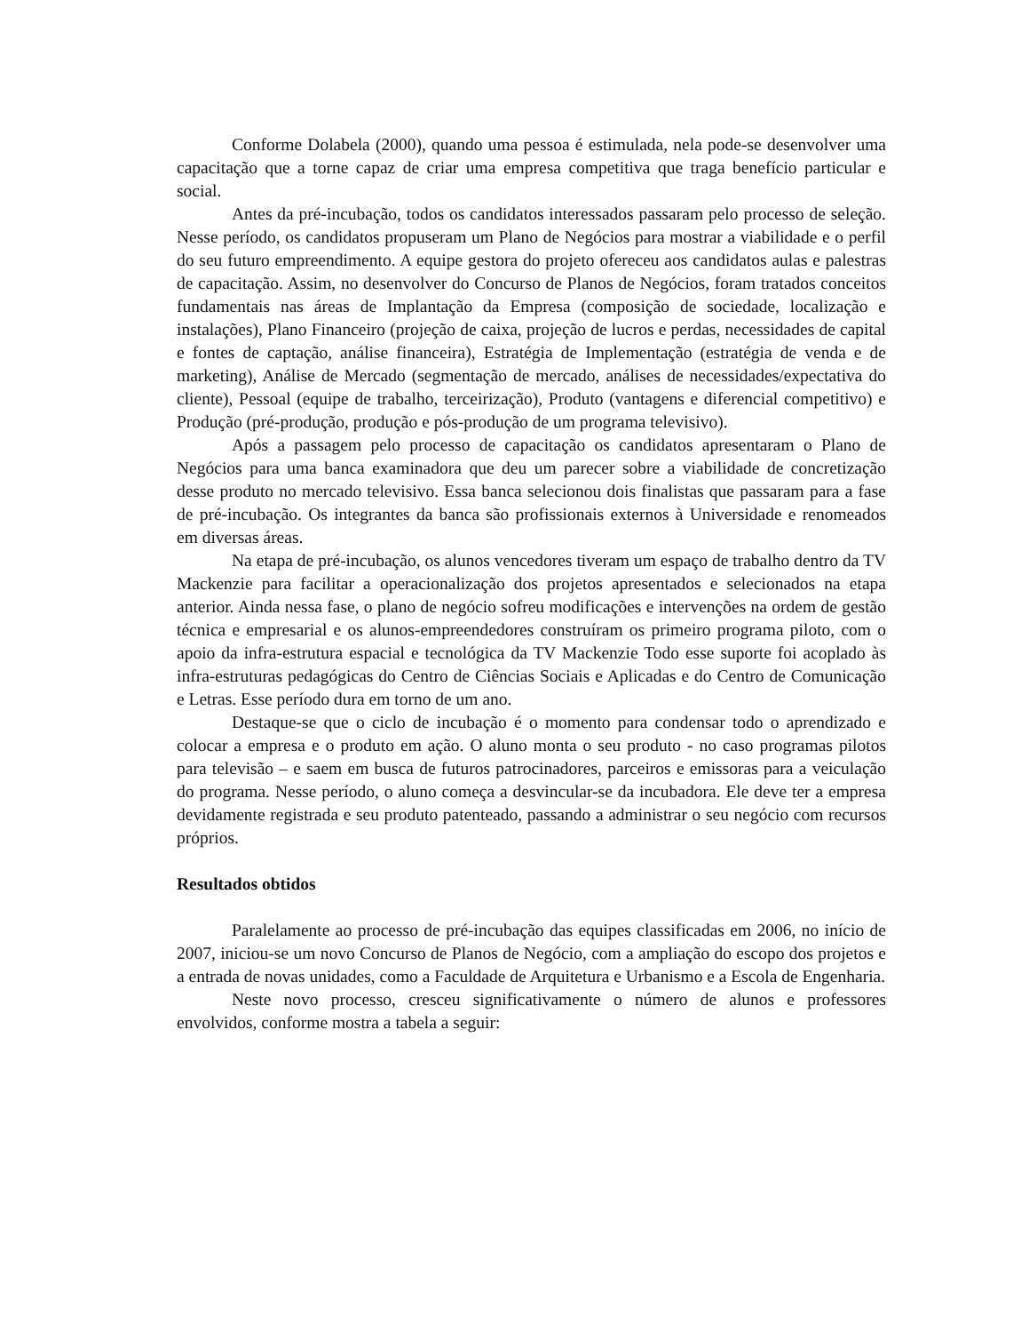Conforme Dolabela (2000), quando uma pessoa é estimulada, nela pode-se desenvolver uma capacitação que a torne capaz de criar uma empresa competitiva que traga benefício particular e social.
Antes da pré-incubação, todos os candidatos interessados passaram pelo processo de seleção. Nesse período, os candidatos propuseram um Plano de Negócios para mostrar a viabilidade e o perfil do seu futuro empreendimento. A equipe gestora do projeto ofereceu aos candidatos aulas e palestras de capacitação. Assim, no desenvolver do Concurso de Planos de Negócios, foram tratados conceitos fundamentais nas áreas de Implantação da Empresa (composição de sociedade, localização e instalações), Plano Financeiro (projeção de caixa, projeção de lucros e perdas, necessidades de capital e fontes de captação, análise financeira), Estratégia de Implementação (estratégia de venda e de marketing), Análise de Mercado (segmentação de mercado, análises de necessidades/expectativa do cliente), Pessoal (equipe de trabalho, terceirização), Produto (vantagens e diferencial competitivo) e Produção (pré-produção, produção e pós-produção de um programa televisivo).
Após a passagem pelo processo de capacitação os candidatos apresentaram o Plano de Negócios para uma banca examinadora que deu um parecer sobre a viabilidade de concretização desse produto no mercado televisivo. Essa banca selecionou dois finalistas que passaram para a fase de pré-incubação. Os integrantes da banca são profissionais externos à Universidade e renomeados em diversas áreas.
Na etapa de pré-incubação, os alunos vencedores tiveram um espaço de trabalho dentro da TV Mackenzie para facilitar a operacionalização dos projetos apresentados e selecionados na etapa anterior. Ainda nessa fase, o plano de negócio sofreu modificações e intervenções na ordem de gestão técnica e empresarial e os alunos-empreendedores construíram os primeiro programa piloto, com o apoio da infra-estrutura espacial e tecnológica da TV Mackenzie Todo esse suporte foi acoplado às infra-estruturas pedagógicas do Centro de Ciências Sociais e Aplicadas e do Centro de Comunicação e Letras. Esse período dura em torno de um ano.
Destaque-se que o ciclo de incubação é o momento para condensar todo o aprendizado e colocar a empresa e o produto em ação. O aluno monta o seu produto - no caso programas pilotos para televisão – e saem em busca de futuros patrocinadores, parceiros e emissoras para a veiculação do programa. Nesse período, o aluno começa a desvincular-se da incubadora. Ele deve ter a empresa devidamente registrada e seu produto patenteado, passando a administrar o seu negócio com recursos próprios.
Resultados obtidos
Paralelamente ao processo de pré-incubação das equipes classificadas em 2006, no início de 2007, iniciou-se um novo Concurso de Planos de Negócio, com a ampliação do escopo dos projetos e a entrada de novas unidades, como a Faculdade de Arquitetura e Urbanismo e a Escola de Engenharia.
Neste novo processo, cresceu significativamente o número de alunos e professores envolvidos, conforme mostra a tabela a seguir: